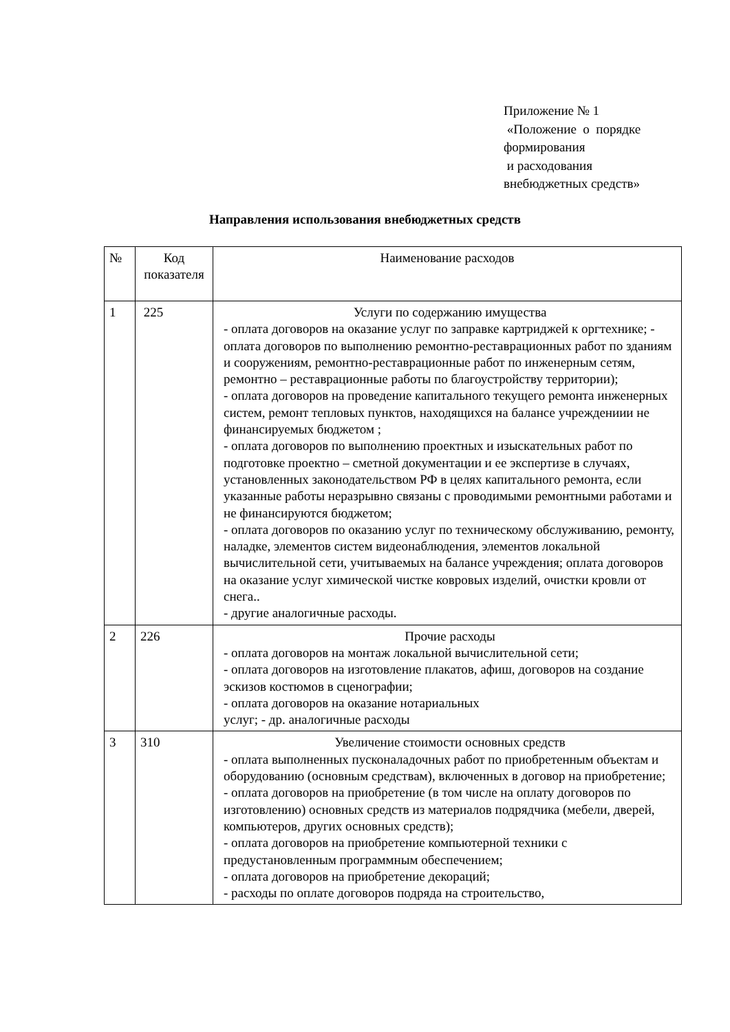Приложение № 1
«Положение о порядке
формирования
и расходования
внебюджетных средств»
Направления использования внебюджетных средств
| № | Код показателя | Наименование расходов |
| --- | --- | --- |
| 1 | 225 | Услуги по содержанию имущества - оплата договоров на оказание услуг по заправке картриджей к оргтехнике; - оплата договоров по выполнению ремонтно-реставрационных работ по зданиям и сооружениям, ремонтно-реставрационные работ по инженерным сетям, ремонтно – реставрационные работы по благоустройству территории); - оплата договоров на проведение капитального текущего ремонта инженерных систем, ремонт тепловых пунктов, находящихся на балансе учреждениии не финансируемых бюджетом ; - оплата договоров по выполнению проектных и изыскательных работ по подготовке проектно – сметной документации и ее экспертизе в случаях, установленных законодательством РФ в целях капитального ремонта, если указанные работы неразрывно связаны с проводимыми ремонтными работами и не финансируются бюджетом; - оплата договоров по оказанию услуг по техническому обслуживанию, ремонту, наладке, элементов систем видеонаблюдения, элементов локальной вычислительной сети, учитываемых на балансе учреждения; оплата договоров на оказание услуг химической чистке ковровых изделий, очистки кровли от снега.. - другие аналогичные расходы. |
| 2 | 226 | Прочие расходы - оплата договоров на монтаж локальной вычислительной сети; - оплата договоров на изготовление плакатов, афиш, договоров на создание эскизов костюмов в сценографии; - оплата договоров на оказание нотариальных услуг; - др. аналогичные расходы |
| 3 | 310 | Увеличение стоимости основных средств - оплата выполненных пусконаладочных работ по приобретенным объектам и оборудованию (основным средствам), включенных в договор на приобретение; - оплата договоров на приобретение (в том числе на оплату договоров по изготовлению) основных средств из материалов подрядчика (мебели, дверей, компьютеров, других основных средств); - оплата договоров на приобретение компьютерной техники с предустановленным программным обеспечением; - оплата договоров на приобретение декораций; - расходы по оплате договоров подряда на строительство, |